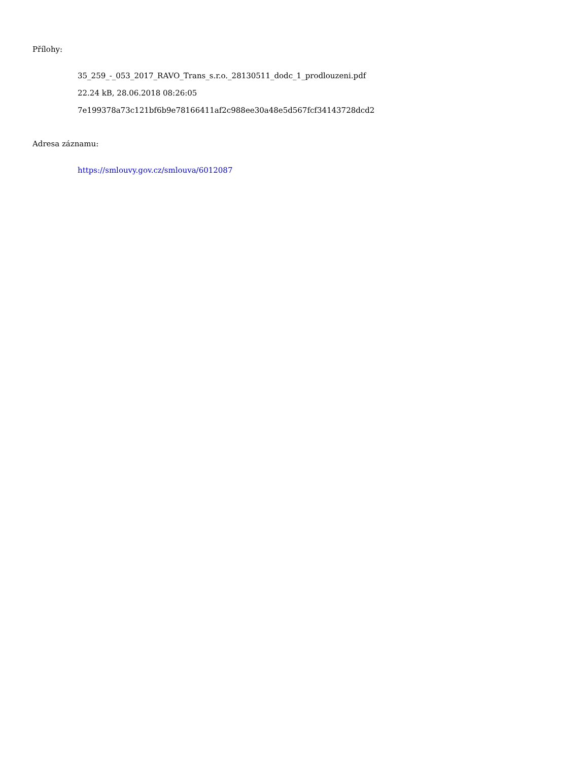Přílohy:
35_259_-_053_2017_RAVO_Trans_s.r.o._28130511_dodc_1_prodlouzeni.pdf
22.24 kB, 28.06.2018 08:26:05
7e199378a73c121bf6b9e78166411af2c988ee30a48e5d567fcf34143728dcd2
Adresa záznamu:
https://smlouvy.gov.cz/smlouva/6012087